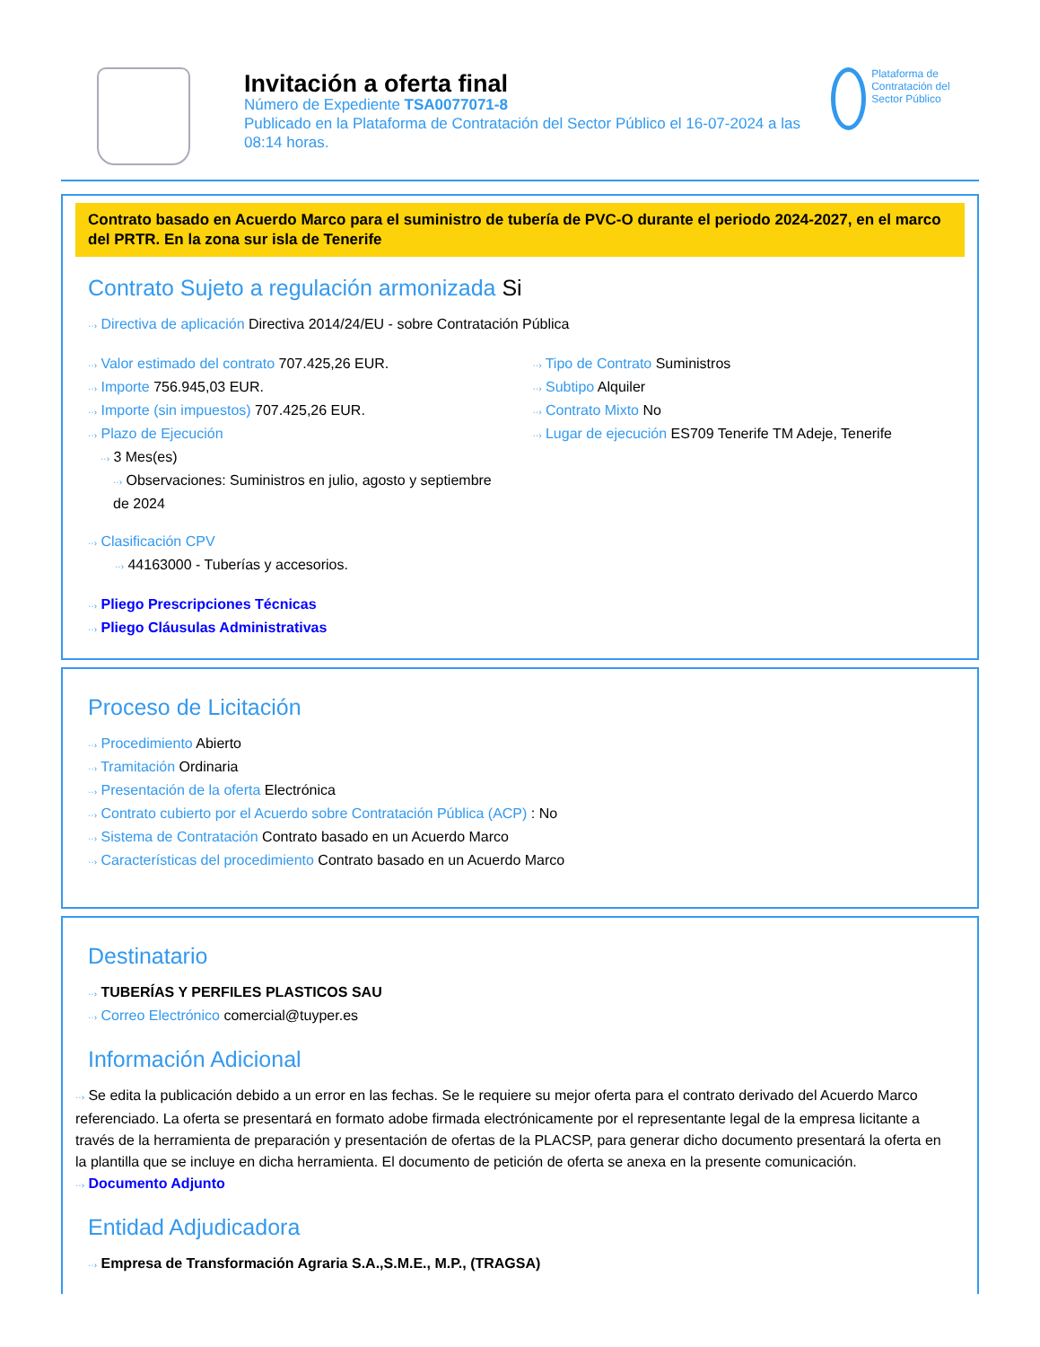Invitación a oferta final
Número de Expediente TSA0077071-8
Publicado en la Plataforma de Contratación del Sector Público el 16-07-2024 a las 08:14 horas.
Plataforma de Contratación del Sector Público
Contrato basado en Acuerdo Marco para el suministro de tubería de PVC-O durante el periodo 2024-2027, en el marco del PRTR. En la zona sur isla de Tenerife
Contrato Sujeto a regulación armonizada Si
··› Directiva de aplicación Directiva 2014/24/EU - sobre Contratación Pública
··› Valor estimado del contrato 707.425,26 EUR.
··› Importe 756.945,03 EUR.
··› Importe (sin impuestos) 707.425,26 EUR.
··› Plazo de Ejecución
··› 3 Mes(es)
··› Observaciones: Suministros en julio, agosto y septiembre de 2024
··› Tipo de Contrato Suministros
··› Subtipo Alquiler
··› Contrato Mixto No
··› Lugar de ejecución ES709 Tenerife TM Adeje, Tenerife
··› Clasificación CPV
··› 44163000 - Tuberías y accesorios.
··› Pliego Prescripciones Técnicas
··› Pliego Cláusulas Administrativas
Proceso de Licitación
··› Procedimiento Abierto
··› Tramitación Ordinaria
··› Presentación de la oferta Electrónica
··› Contrato cubierto por el Acuerdo sobre Contratación Pública (ACP) : No
··› Sistema de Contratación Contrato basado en un Acuerdo Marco
··› Características del procedimiento Contrato basado en un Acuerdo Marco
Destinatario
··› TUBERÍAS Y PERFILES PLASTICOS SAU
··› Correo Electrónico comercial@tuyper.es
Información Adicional
··› Se edita la publicación debido a un error en las fechas. Se le requiere su mejor oferta para el contrato derivado del Acuerdo Marco referenciado. La oferta se presentará en formato adobe firmada electrónicamente por el representante legal de la empresa licitante a través de la herramienta de preparación y presentación de ofertas de la PLACSP, para generar dicho documento presentará la oferta en la plantilla que se incluye en dicha herramienta. El documento de petición de oferta se anexa en la presente comunicación.
··› Documento Adjunto
Entidad Adjudicadora
··› Empresa de Transformación Agraria S.A.,S.M.E., M.P., (TRAGSA)